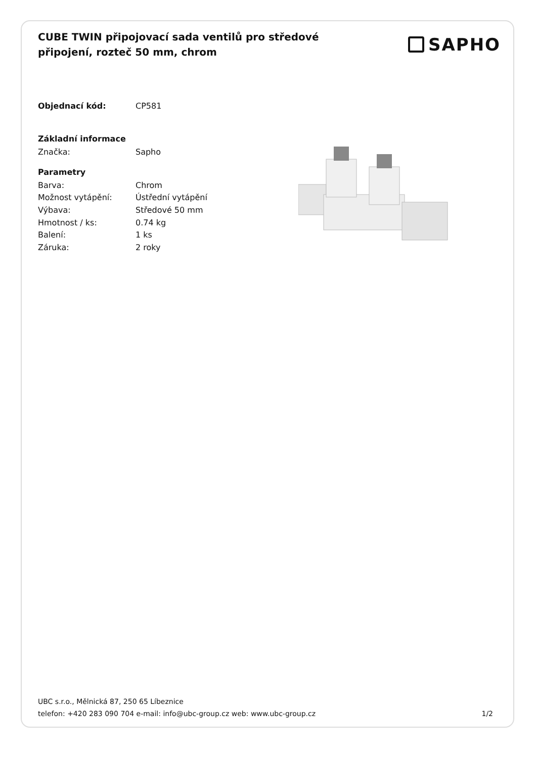CUBE TWIN připojovací sada ventilů pro středové připojení, rozteč 50 mm, chrom
SAPHO
| Objednací kód: | CP581 |
| Základní informace | |
| Značka: | Sapho |
| Parametry | |
| Barva: | Chrom |
| Možnost vytápění: | Ústřední vytápění |
| Výbava: | Středové 50 mm |
| Hmotnost / ks: | 0.74 kg |
| Balení: | 1 ks |
| Záruka: | 2 roky |
UBC s.r.o., Mělnická 87, 250 65 Líbeznice
telefon: +420 283 090 704 e-mail: info@ubc-group.cz web: www.ubc-group.cz 1/2